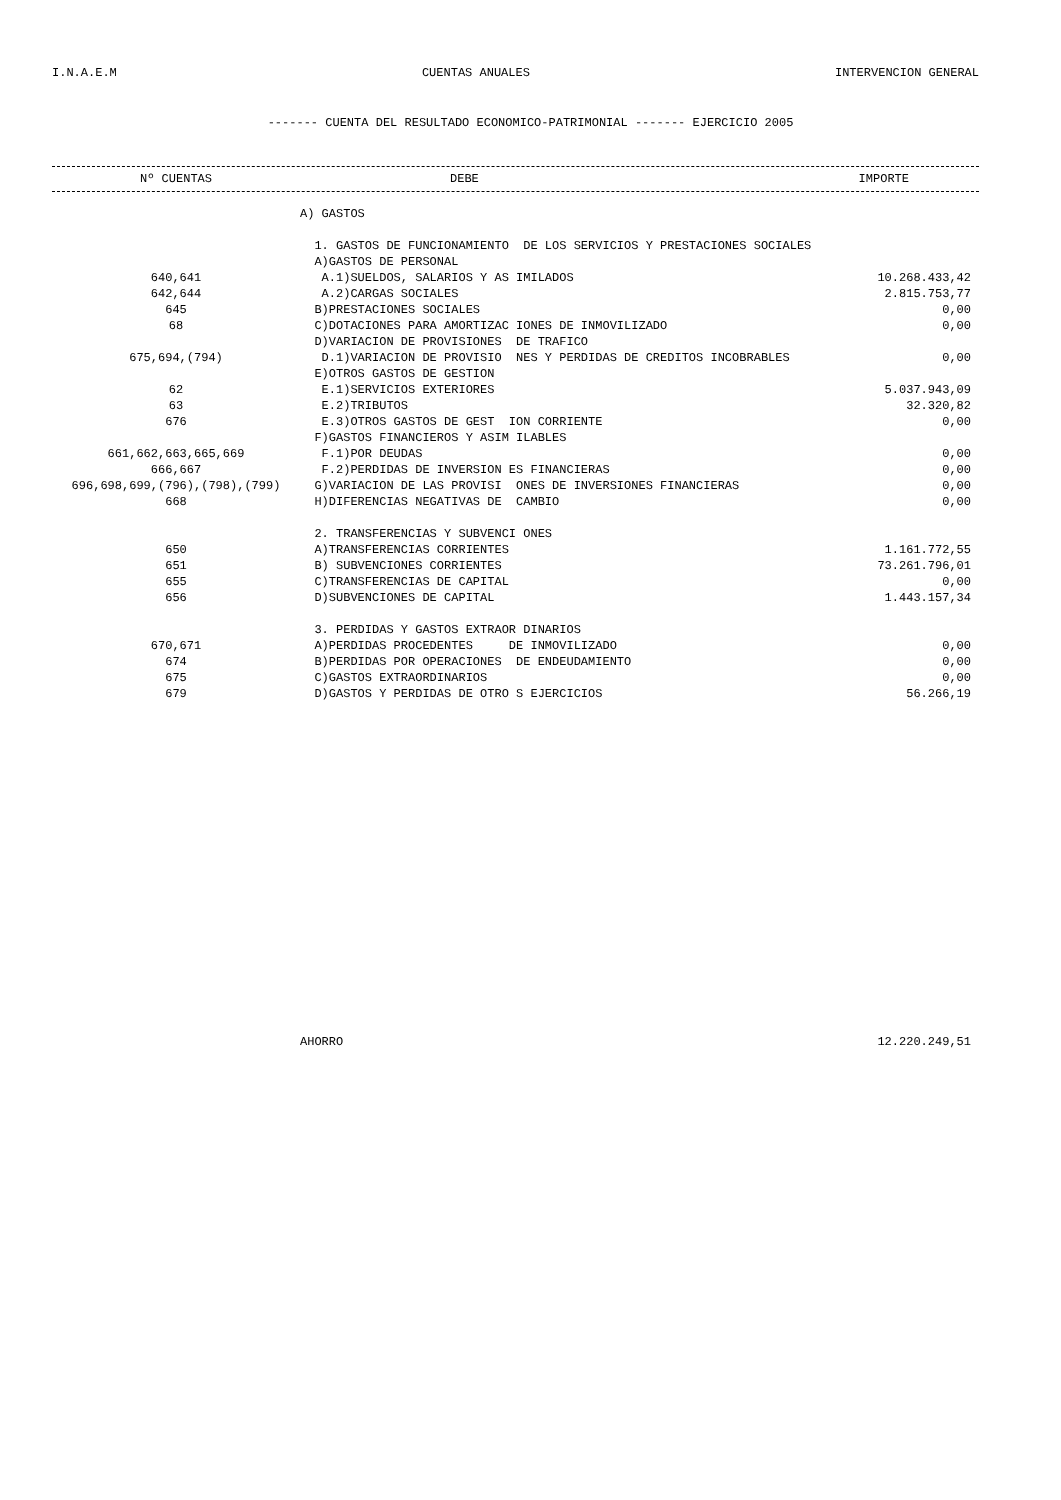I.N.A.E.M CUENTAS ANUALES INTERVENCION GENERAL
------- CUENTA DEL RESULTADO ECONOMICO-PATRIMONIAL ------- EJERCICIO 2005
| Nº CUENTAS | DEBE | IMPORTE |
| --- | --- | --- |
| | A) GASTOS | |
| | 1. GASTOS DE FUNCIONAMIENTO DE LOS SERVICIOS Y PRESTACIONES SOCIALES | |
| | A)GASTOS DE PERSONAL | |
| 640,641 | A.1)SUELDOS, SALARIOS Y AS IMILADOS | 10.268.433,42 |
| 642,644 | A.2)CARGAS SOCIALES | 2.815.753,77 |
| 645 | B)PRESTACIONES SOCIALES | 0,00 |
| 68 | C)DOTACIONES PARA AMORTIZAC IONES DE INMOVILIZADO | 0,00 |
| | D)VARIACION DE PROVISIONES DE TRAFICO | |
| 675,694,(794) | D.1)VARIACION DE PROVISIO NES Y PERDIDAS DE CREDITOS INCOBRABLES | 0,00 |
| | E)OTROS GASTOS DE GESTION | |
| 62 | E.1)SERVICIOS EXTERIORES | 5.037.943,09 |
| 63 | E.2)TRIBUTOS | 32.320,82 |
| 676 | E.3)OTROS GASTOS DE GEST ION CORRIENTE | 0,00 |
| | F)GASTOS FINANCIEROS Y ASIM ILABLES | |
| 661,662,663,665,669 | F.1)POR DEUDAS | 0,00 |
| 666,667 | F.2)PERDIDAS DE INVERSION ES FINANCIERAS | 0,00 |
| 696,698,699,(796),(798),(799) | G)VARIACION DE LAS PROVISI ONES DE INVERSIONES FINANCIERAS | 0,00 |
| 668 | H)DIFERENCIAS NEGATIVAS DE CAMBIO | 0,00 |
| | 2. TRANSFERENCIAS Y SUBVENCI ONES | |
| 650 | A)TRANSFERENCIAS CORRIENTES | 1.161.772,55 |
| 651 | B) SUBVENCIONES CORRIENTES | 73.261.796,01 |
| 655 | C)TRANSFERENCIAS DE CAPITAL | 0,00 |
| 656 | D)SUBVENCIONES DE CAPITAL | 1.443.157,34 |
| | 3. PERDIDAS Y GASTOS EXTRAOR DINARIOS | |
| 670,671 | A)PERDIDAS PROCEDENTES DE INMOVILIZADO | 0,00 |
| 674 | B)PERDIDAS POR OPERACIONES DE ENDEUDAMIENTO | 0,00 |
| 675 | C)GASTOS EXTRAORDINARIOS | 0,00 |
| 679 | D)GASTOS Y PERDIDAS DE OTRO S EJERCICIOS | 56.266,19 |
| | AHORRO | 12.220.249,51 |